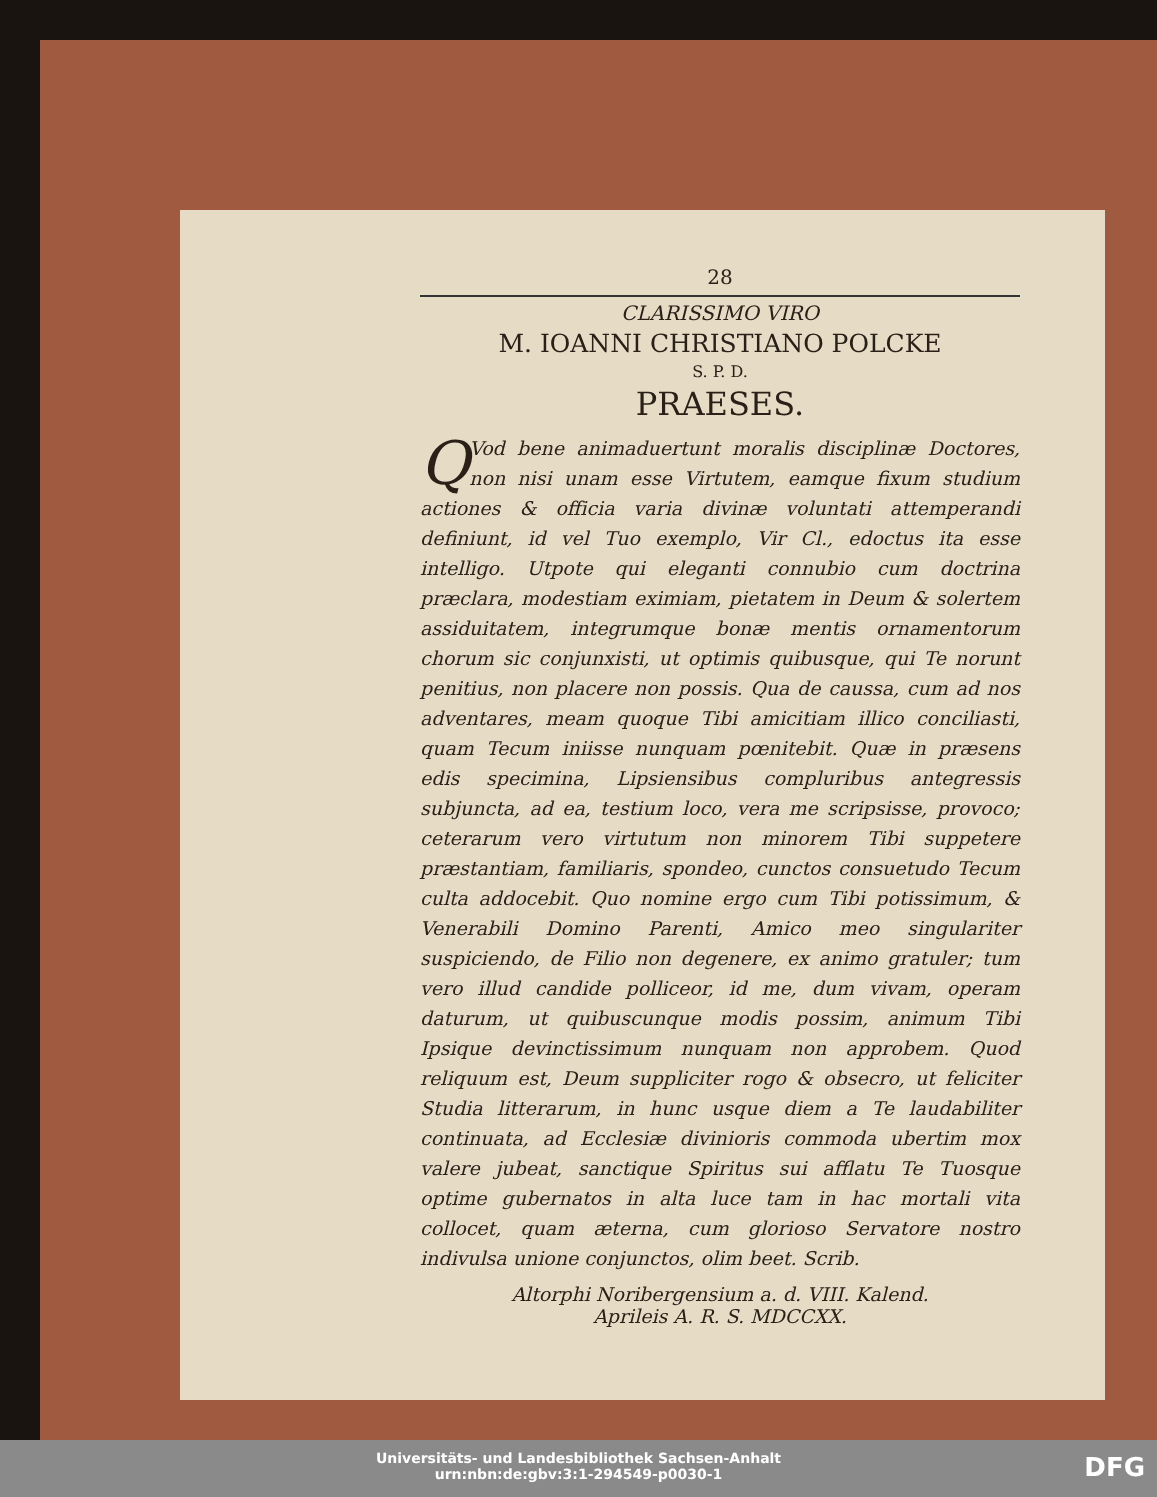28
CLARISSIMO VIRO
M. IOANNI CHRISTIANO POLCKE
S. P. D.
PRAESES.
QVod bene animaduertunt moralis disciplinæ Doctores, non nisi unam esse Virtutem, eamque fixum studium actiones & officia varia divinæ voluntati attemperandi definiunt, id vel Tuo exemplo, Vir Cl., edoctus ita esse intelligo. Utpote qui eleganti connubio cum doctrina præclara, modestiam eximiam, pietatem in Deum & solertem assiduitatem, integrumque bonæ mentis ornamentorum chorum sic conjunxisti, ut optimis quibusque, qui Te norunt penitius, non placere non possis. Qua de caussa, cum ad nos adventares, meam quoque Tibi amicitiam illico conciliasti, quam Tecum iniisse nunquam pœnitebit. Quæ in præsens edis specimina, Lipsiensibus compluribus antegressis subjuncta, ad ea, testium loco, vera me scripsisse, provoco; ceterarum vero virtutum non minorem Tibi suppetere præstantiam, familiaris, spondeo, cunctos consuetudo Tecum culta addocebit. Quo nomine ergo cum Tibi potissimum, & Venerabili Domino Parenti, Amico meo singulariter suspiciendo, de Filio non degenere, ex animo gratuler; tum vero illud candide polliceor, id me, dum vivam, operam daturum, ut quibuscunque modis possim, animum Tibi Ipsique devinctissimum nunquam non approbem. Quod reliquum est, Deum suppliciter rogo & obsecro, ut feliciter Studia litterarum, in hunc usque diem a Te laudabiliter continuata, ad Ecclesiæ divinioris commoda ubertim mox valere jubeat, sanctique Spiritus sui afflatu Te Tuosque optime gubernatos in alta luce tam in hac mortali vita collocet, quam æterna, cum glorioso Servatore nostro indivulsa unione conjunctos, olim beet. Scrib.
Altorphi Noribergensium a. d. VIII. Kalend.
Aprileis A. R. S. MDCCXX.
Universitäts- und Landesbibliothek Sachsen-Anhalt
urn:nbn:de:gbv:3:1-294549-p0030-1
DFG